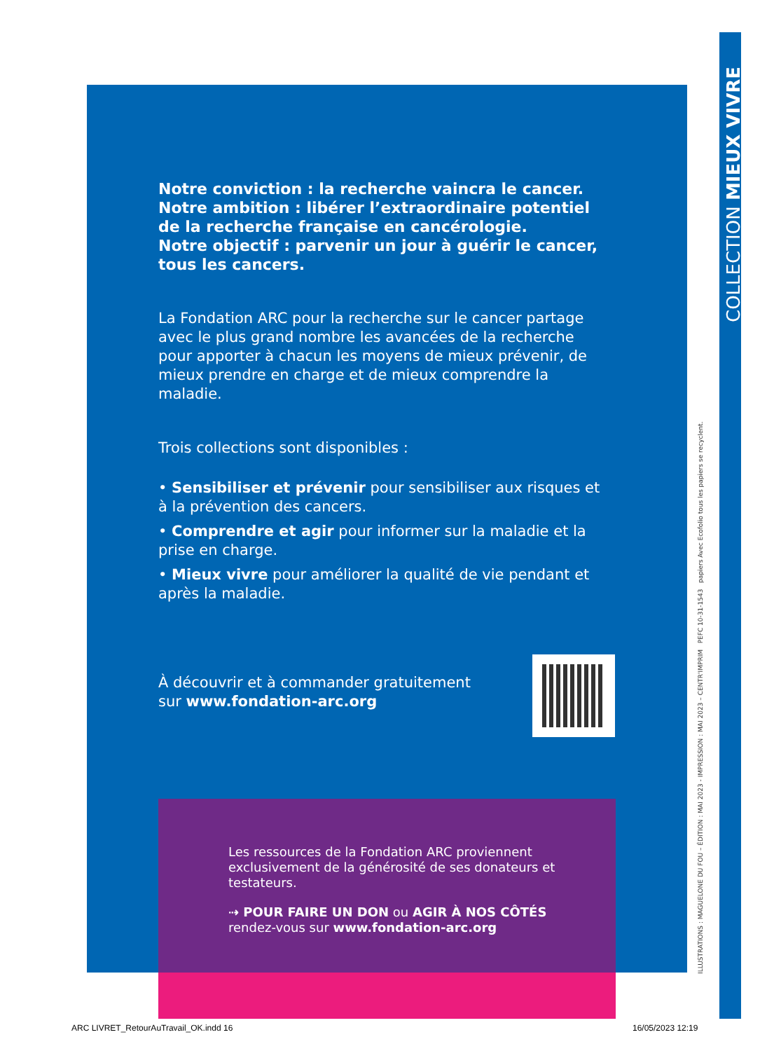Notre conviction : la recherche vaincra le cancer.
Notre ambition : libérer l’extraordinaire potentiel de la recherche française en cancérologie.
Notre objectif : parvenir un jour à guérir le cancer, tous les cancers.
La Fondation ARC pour la recherche sur le cancer partage avec le plus grand nombre les avancées de la recherche pour apporter à chacun les moyens de mieux prévenir, de mieux prendre en charge et de mieux comprendre la maladie.
Trois collections sont disponibles :
• Sensibiliser et prévenir pour sensibiliser aux risques et à la prévention des cancers.
• Comprendre et agir pour informer sur la maladie et la prise en charge.
• Mieux vivre pour améliorer la qualité de vie pendant et après la maladie.
À découvrir et à commander gratuitement
sur www.fondation-arc.org
Les ressources de la Fondation ARC proviennent exclusivement de la générosité de ses donateurs et testateurs.
⇢ POUR FAIRE UN DON ou AGIR À NOS CÔTÉS
rendez-vous sur www.fondation-arc.org
ILLUSTRATIONS : MAGUELONE DU FOU – ÉDITION : MAI 2023 - IMPRESSION : MAI 2023 – CENTR'IMPRIM PEFC 10-31-1543 papiers Avec Ecofolio tous les papiers se recyclent.
COLLECTION MIEUX VIVRE
ARC LIVRET_RetourAuTravail_OK.indd 16
16/05/2023 12:19